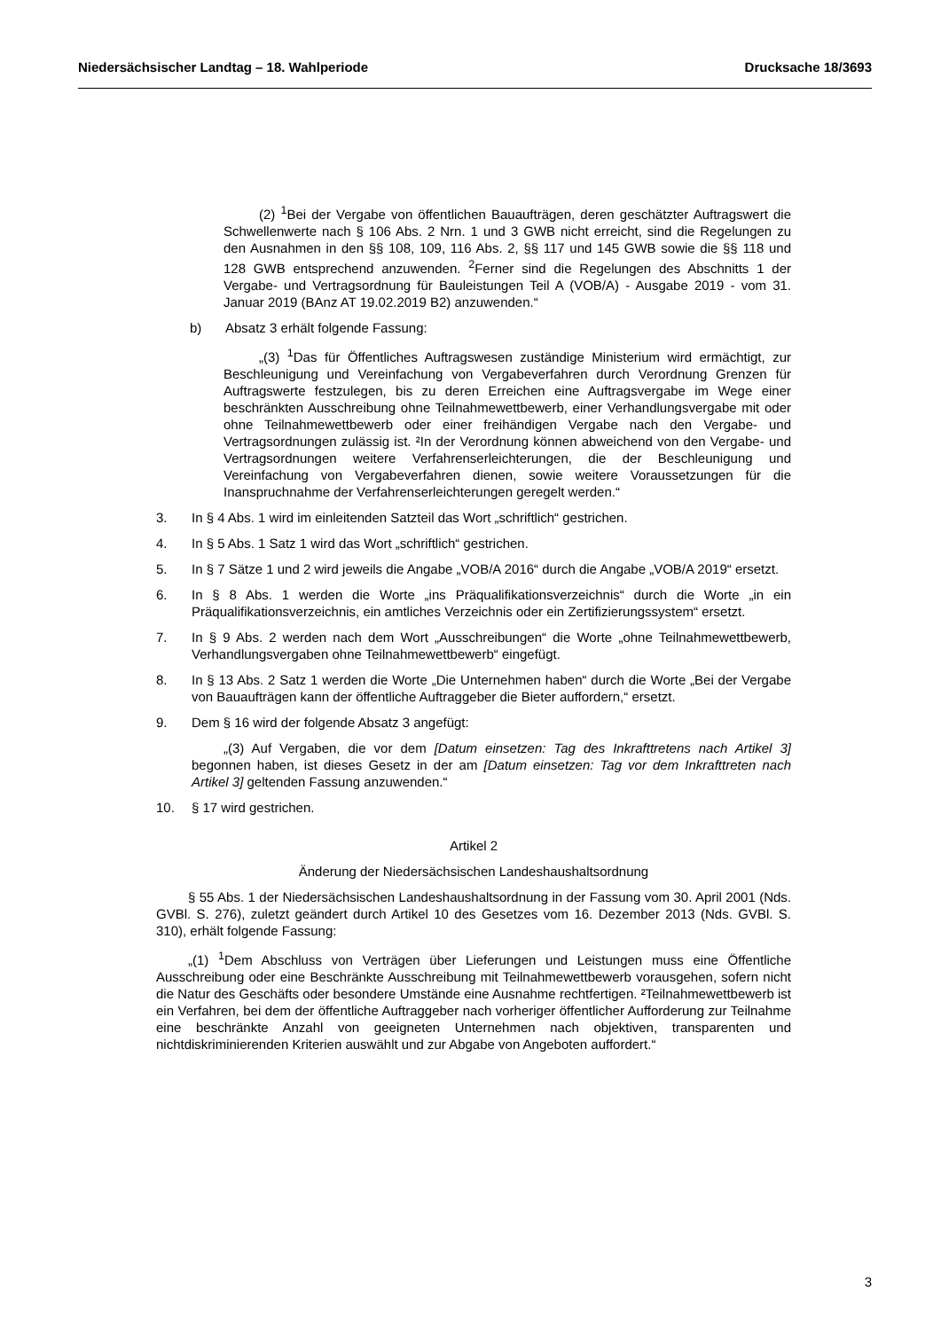Niedersächsischer Landtag – 18. Wahlperiode Drucksache 18/3693
(2) <sup>1</sup>Bei der Vergabe von öffentlichen Bauaufträgen, deren geschätzter Auftragswert die Schwellenwerte nach § 106 Abs. 2 Nrn. 1 und 3 GWB nicht erreicht, sind die Regelungen zu den Ausnahmen in den §§ 108, 109, 116 Abs. 2, §§ 117 und 145 GWB sowie die §§ 118 und 128 GWB entsprechend anzuwenden. <sup>2</sup>Ferner sind die Regelungen des Abschnitts 1 der Vergabe- und Vertragsordnung für Bauleistungen Teil A (VOB/A) - Ausgabe 2019 - vom 31. Januar 2019 (BAnz AT 19.02.2019 B2) anzuwenden.“
b) Absatz 3 erhält folgende Fassung:
„(3) <sup>1</sup>Das für Öffentliches Auftragswesen zuständige Ministerium wird ermächtigt, zur Beschleunigung und Vereinfachung von Vergabeverfahren durch Verordnung Grenzen für Auftragswerte festzulegen, bis zu deren Erreichen eine Auftragsvergabe im Wege einer beschränkten Ausschreibung ohne Teilnahmewettbewerb, einer Verhandlungsvergabe mit oder ohne Teilnahmewettbewerb oder einer freihändigen Vergabe nach den Vergabe- und Vertragsordnungen zulässig ist. ²In der Verordnung können abweichend von den Vergabe- und Vertragsordnungen weitere Verfahrenserleichterungen, die der Beschleunigung und Vereinfachung von Vergabeverfahren dienen, sowie weitere Voraussetzungen für die Inanspruchnahme der Verfahrenserleichterungen geregelt werden.“
3. In § 4 Abs. 1 wird im einleitenden Satzteil das Wort „schriftlich“ gestrichen.
4. In § 5 Abs. 1 Satz 1 wird das Wort „schriftlich“ gestrichen.
5. In § 7 Sätze 1 und 2 wird jeweils die Angabe „VOB/A 2016“ durch die Angabe „VOB/A 2019“ ersetzt.
6. In § 8 Abs. 1 werden die Worte „ins Präqualifikationsverzeichnis“ durch die Worte „in ein Präqualifikationsverzeichnis, ein amtliches Verzeichnis oder ein Zertifizierungssystem“ ersetzt.
7. In § 9 Abs. 2 werden nach dem Wort „Ausschreibungen“ die Worte „ohne Teilnahmewettbewerb, Verhandlungsvergaben ohne Teilnahmewettbewerb“ eingefügt.
8. In § 13 Abs. 2 Satz 1 werden die Worte „Die Unternehmen haben“ durch die Worte „Bei der Vergabe von Bauaufträgen kann der öffentliche Auftraggeber die Bieter auffordern,“ ersetzt.
9. Dem § 16 wird der folgende Absatz 3 angefügt:
„(3) Auf Vergaben, die vor dem [Datum einsetzen: Tag des Inkrafttretens nach Artikel 3] begonnen haben, ist dieses Gesetz in der am [Datum einsetzen: Tag vor dem Inkrafttreten nach Artikel 3] geltenden Fassung anzuwenden.“
10. § 17 wird gestrichen.
Artikel 2
Änderung der Niedersächsischen Landeshaushaltsordnung
§ 55 Abs. 1 der Niedersächsischen Landeshaushaltsordnung in der Fassung vom 30. April 2001 (Nds. GVBl. S. 276), zuletzt geändert durch Artikel 10 des Gesetzes vom 16. Dezember 2013 (Nds. GVBl. S. 310), erhält folgende Fassung:
„(1) <sup>1</sup>Dem Abschluss von Verträgen über Lieferungen und Leistungen muss eine Öffentliche Ausschreibung oder eine Beschränkte Ausschreibung mit Teilnahmewettbewerb vorausgehen, sofern nicht die Natur des Geschäfts oder besondere Umstände eine Ausnahme rechtfertigen. ²Teilnahmewettbewerb ist ein Verfahren, bei dem der öffentliche Auftraggeber nach vorheriger öffentlicher Aufforderung zur Teilnahme eine beschränkte Anzahl von geeigneten Unternehmen nach objektiven, transparenten und nichtdiskriminierenden Kriterien auswählt und zur Abgabe von Angeboten auffordert.“
3